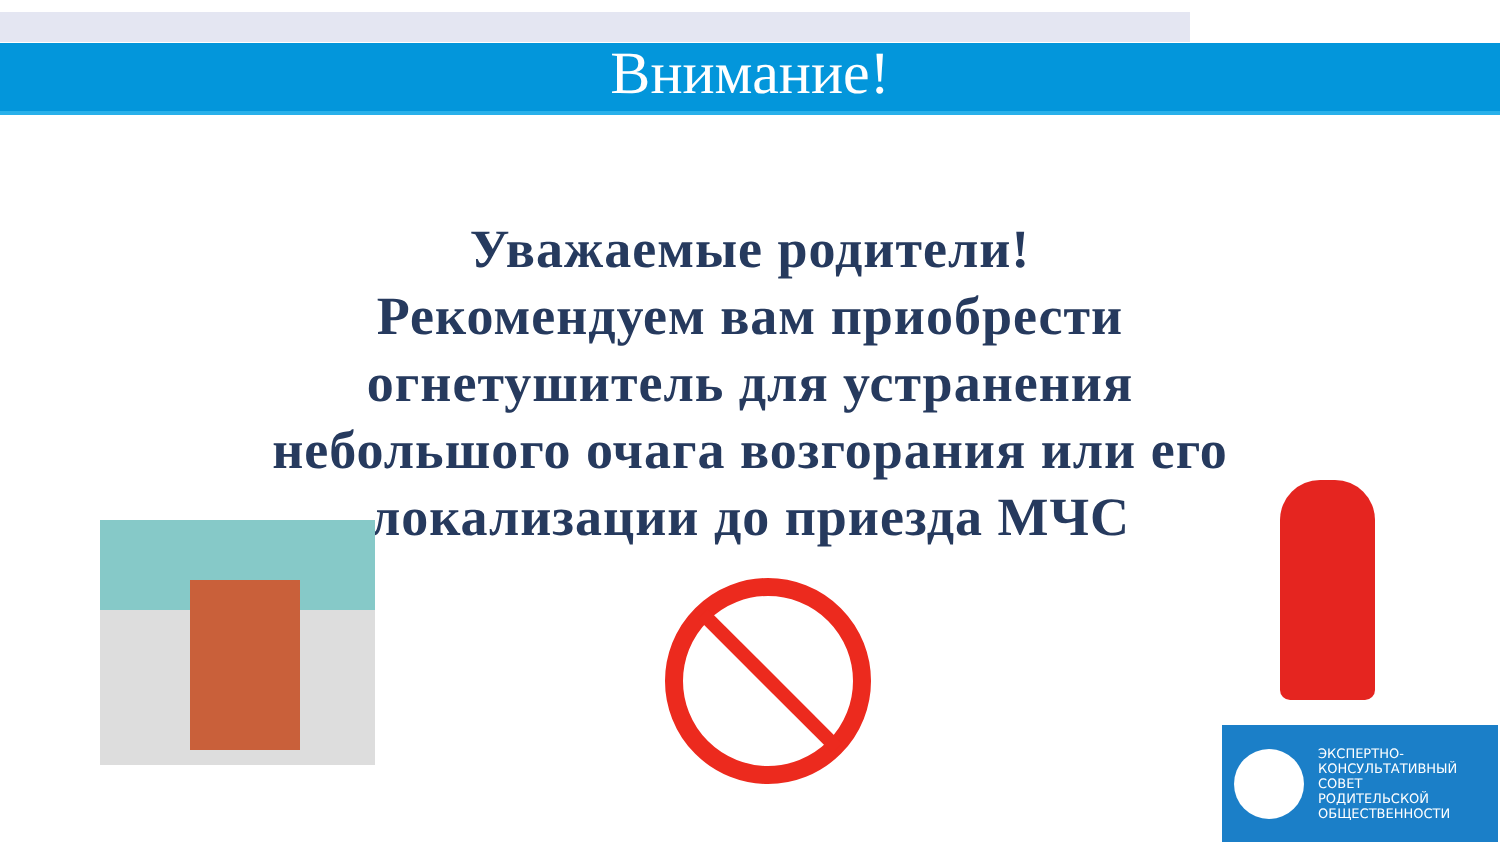Внимание!
Уважаемые родители!
Рекомендуем вам приобрести
огнетушитель для устранения
небольшого очага возгорания или его
локализации до приезда МЧС
ЭКСПЕРТНО-
КОНСУЛЬТАТИВНЫЙ
СОВЕТ
РОДИТЕЛЬСКОЙ
ОБЩЕСТВЕННОСТИ